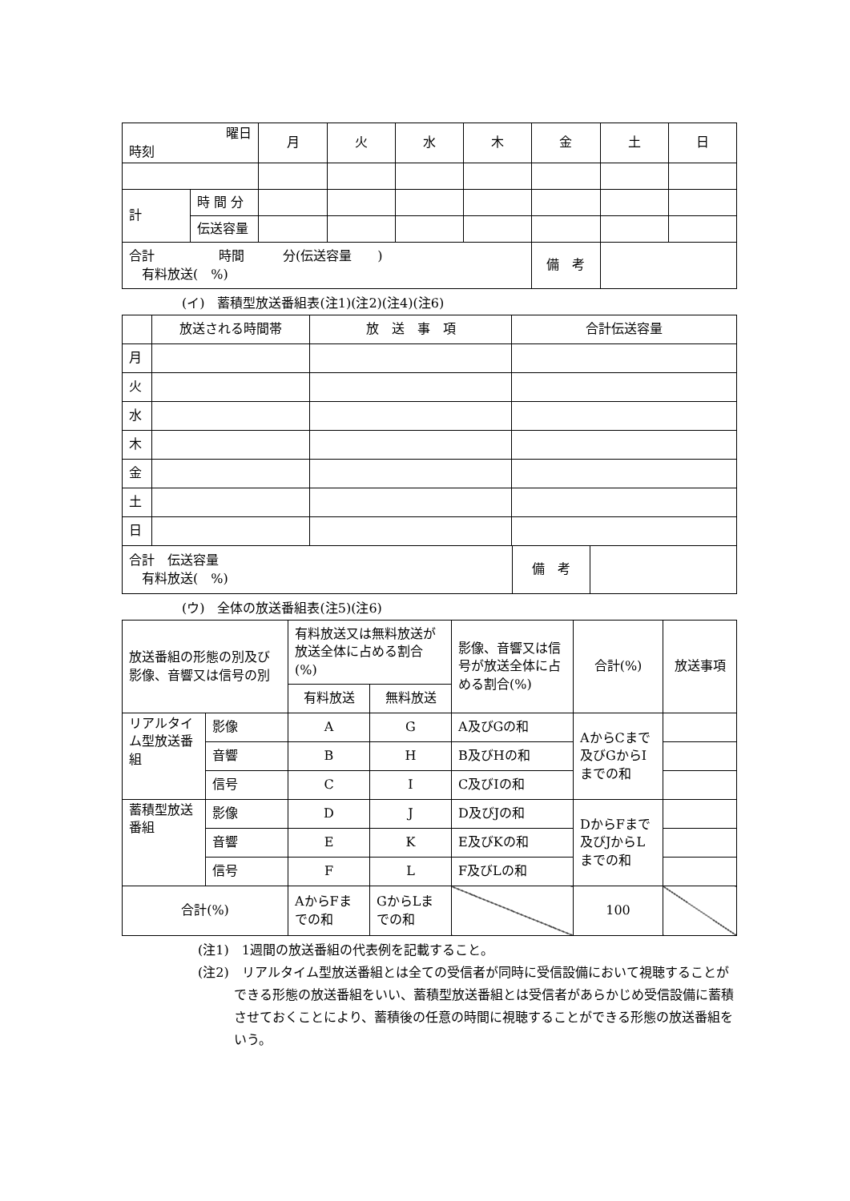| 曜日 時刻 | | 月 | 火 | 水 | 木 | 金 | 土 | 日 |
| 計 | 時 間 分 | | | | | | | |
| | 伝送容量 | | | | | | | |
| 合計 時間 分(伝送容量 ) 有料放送( %) | | | | | | 備 考 | | |
(イ)　蓄積型放送番組表(注1)(注2)(注4)(注6)
| | 放送される時間帯 | 放 送 事 項 | 合計伝送容量 |
| 月 | | | |
| 火 | | | |
| 水 | | | |
| 木 | | | |
| 金 | | | |
| 土 | | | |
| 日 | | | |
| 合計 伝送容量 有料放送( %) | 備 考 | |
(ウ)　全体の放送番組表(注5)(注6)
| 放送番組の形態の別及び影像、音響又は信号の別 | | 有料放送又は無料放送が放送全体に占める割合(%) | | 影像、音響又は信号が放送全体に占める割合(%) | 合計(%) | 放送事項 |
| | | 有料放送 | 無料放送 | | | |
| リアルタイム型放送番組 | 影像 | A | G | A及びGの和 | AからCまで及びGからIまでの和 | |
| | 音響 | B | H | B及びHの和 | | |
| | 信号 | C | I | C及びIの和 | | |
| 蓄積型放送番組 | 影像 | D | J | D及びJの和 | DからFまで及びJからLまでの和 | |
| | 音響 | E | K | E及びKの和 | | |
| | 信号 | F | L | F及びLの和 | | |
| 合計(%) | | AからFまでの和 | GからLまでの和 | | 100 | |
(注1)　1週間の放送番組の代表例を記載すること。
(注2)　リアルタイム型放送番組とは全ての受信者が同時に受信設備において視聴することができる形態の放送番組をいい、蓄積型放送番組とは受信者があらかじめ受信設備に蓄積させておくことにより、蓄積後の任意の時間に視聴することができる形態の放送番組をいう。